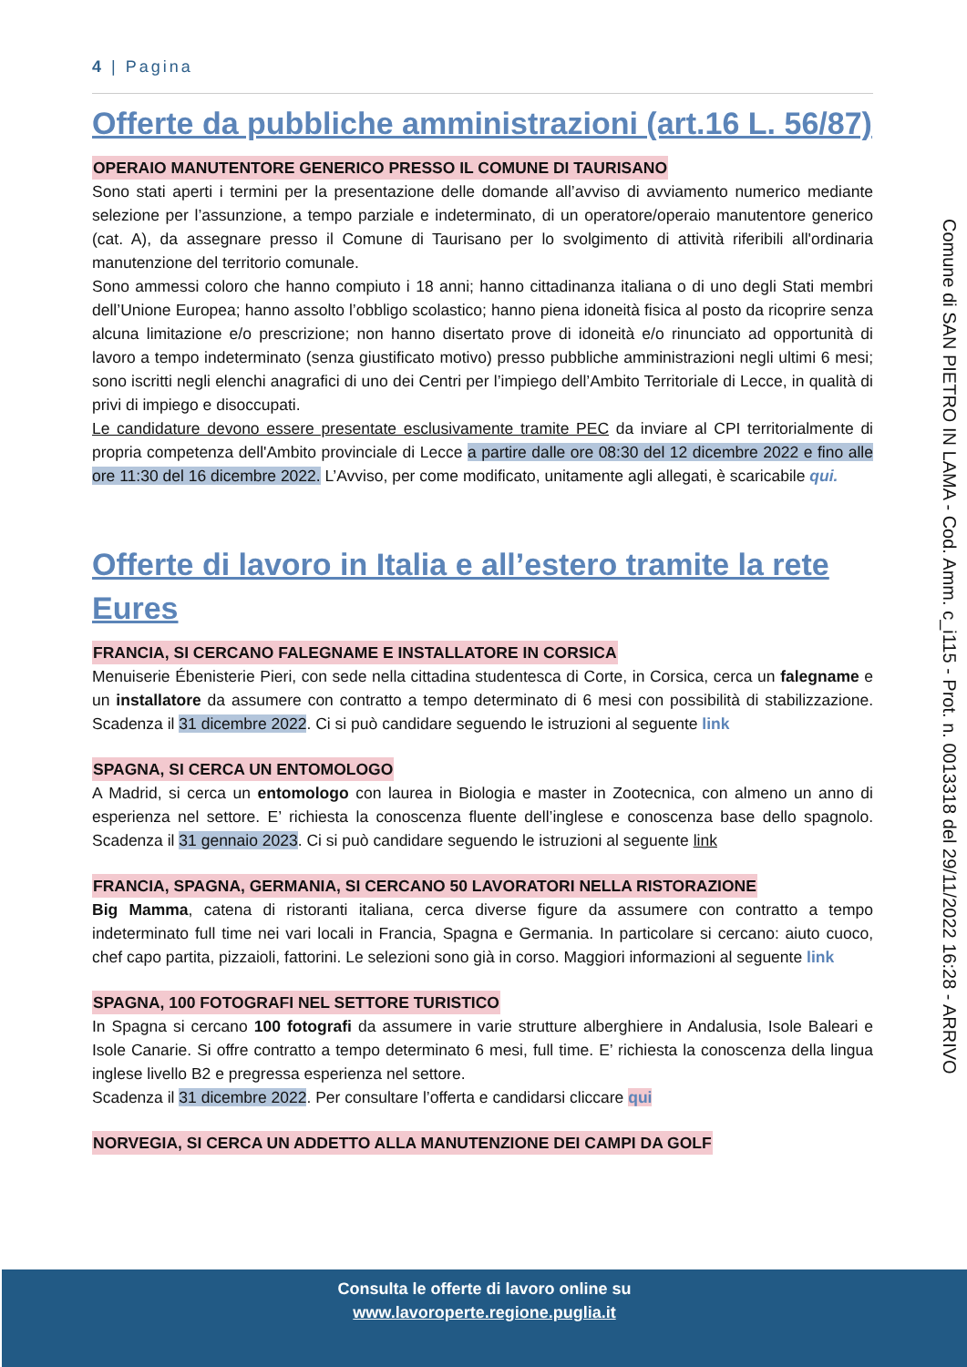4 | Pagina
Offerte da pubbliche amministrazioni (art.16 L. 56/87)
OPERAIO MANUTENTORE GENERICO PRESSO IL COMUNE DI TAURISANO
Sono stati aperti i termini per la presentazione delle domande all’avviso di avviamento numerico mediante selezione per l’assunzione, a tempo parziale e indeterminato, di un operatore/operaio manutentore generico (cat. A), da assegnare presso il Comune di Taurisano per lo svolgimento di attività riferibili all'ordinaria manutenzione del territorio comunale.
Sono ammessi coloro che hanno compiuto i 18 anni; hanno cittadinanza italiana o di uno degli Stati membri dell’Unione Europea; hanno assolto l’obbligo scolastico; hanno piena idoneità fisica al posto da ricoprire senza alcuna limitazione e/o prescrizione; non hanno disertato prove di idoneità e/o rinunciato ad opportunità di lavoro a tempo indeterminato (senza giustificato motivo) presso pubbliche amministrazioni negli ultimi 6 mesi; sono iscritti negli elenchi anagrafici di uno dei Centri per l’impiego dell’Ambito Territoriale di Lecce, in qualità di privi di impiego e disoccupati.
Le candidature devono essere presentate esclusivamente tramite PEC da inviare al CPI territorialmente di propria competenza dell'Ambito provinciale di Lecce a partire dalle ore 08:30 del 12 dicembre 2022 e fino alle ore 11:30 del 16 dicembre 2022. L’Avviso, per come modificato, unitamente agli allegati, è scaricabile qui.
Offerte di lavoro in Italia e all’estero tramite la rete Eures
FRANCIA, SI CERCANO FALEGNAME E INSTALLATORE IN CORSICA
Menuiserie Ébenisterie Pieri, con sede nella cittadina studentesca di Corte, in Corsica, cerca un falegname e un installatore da assumere con contratto a tempo determinato di 6 mesi con possibilità di stabilizzazione. Scadenza il 31 dicembre 2022. Ci si può candidare seguendo le istruzioni al seguente link
SPAGNA, SI CERCA UN ENTOMOLOGO
A Madrid, si cerca un entomologo con laurea in Biologia e master in Zootecnica, con almeno un anno di esperienza nel settore. E’ richiesta la conoscenza fluente dell’inglese e conoscenza base dello spagnolo. Scadenza il 31 gennaio 2023. Ci si può candidare seguendo le istruzioni al seguente link
FRANCIA, SPAGNA, GERMANIA, SI CERCANO 50 LAVORATORI NELLA RISTORAZIONE
Big Mamma, catena di ristoranti italiana, cerca diverse figure da assumere con contratto a tempo indeterminato full time nei vari locali in Francia, Spagna e Germania. In particolare si cercano: aiuto cuoco, chef capo partita, pizzaioli, fattorini. Le selezioni sono già in corso. Maggiori informazioni al seguente link
SPAGNA, 100 FOTOGRAFI NEL SETTORE TURISTICO
In Spagna si cercano 100 fotografi da assumere in varie strutture alberghiere in Andalusia, Isole Baleari e Isole Canarie. Si offre contratto a tempo determinato 6 mesi, full time. E’ richiesta la conoscenza della lingua inglese livello B2 e pregressa esperienza nel settore.
Scadenza il 31 dicembre 2022. Per consultare l’offerta e candidarsi cliccare qui
NORVEGIA, SI CERCA UN ADDETTO ALLA MANUTENZIONE DEI CAMPI DA GOLF
Comune di SAN PIETRO IN LAMA - Cod. Amm. c_i115 - Prot. n. 0013318 del 29/11/2022 16:28 - ARRIVO
Consulta le offerte di lavoro online su
www.lavoroperte.regione.puglia.it